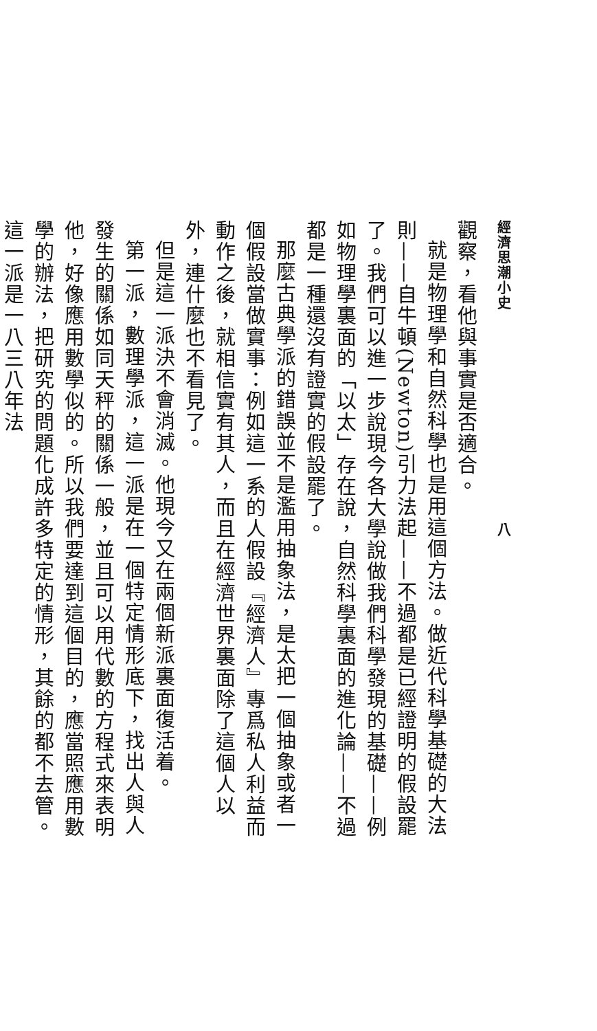經濟思潮小史　　　　　　　　　　　　　　八
觀察，看他與事實是否適合。
就是物理學和自然科學也是用這個方法。做近代科學基礎的大法則——自牛頓(Newton)引力法起——不過都是已經證明的假設罷了。我們可以進一步說現今各大學說做我們科學發現的基礎——例如物理學裏面的「以太」存在說，自然科學裏面的進化論——不過都是一種還沒有證實的假設罷了。
那麼古典學派的錯誤並不是濫用抽象法，是太把一個抽象或者一個假設當做實事：例如這一系的人假設『經濟人』專爲私人利益而動作之後，就相信實有其人，而且在經濟世界裏面除了這個人以外，連什麼也不看見了。
但是這一派決不會消滅。他現今又在兩個新派裏面復活着。
第一派，數理學派，這一派是在一個特定情形底下，找出人與人發生的關係如同天秤的關係一般，並且可以用代數的方程式來表明他，好像應用數學似的。所以我們要達到這個目的，應當照應用數學的辦法，把研究的問題化成許多特定的情形，其餘的都不去管。這一派是一八三八年法